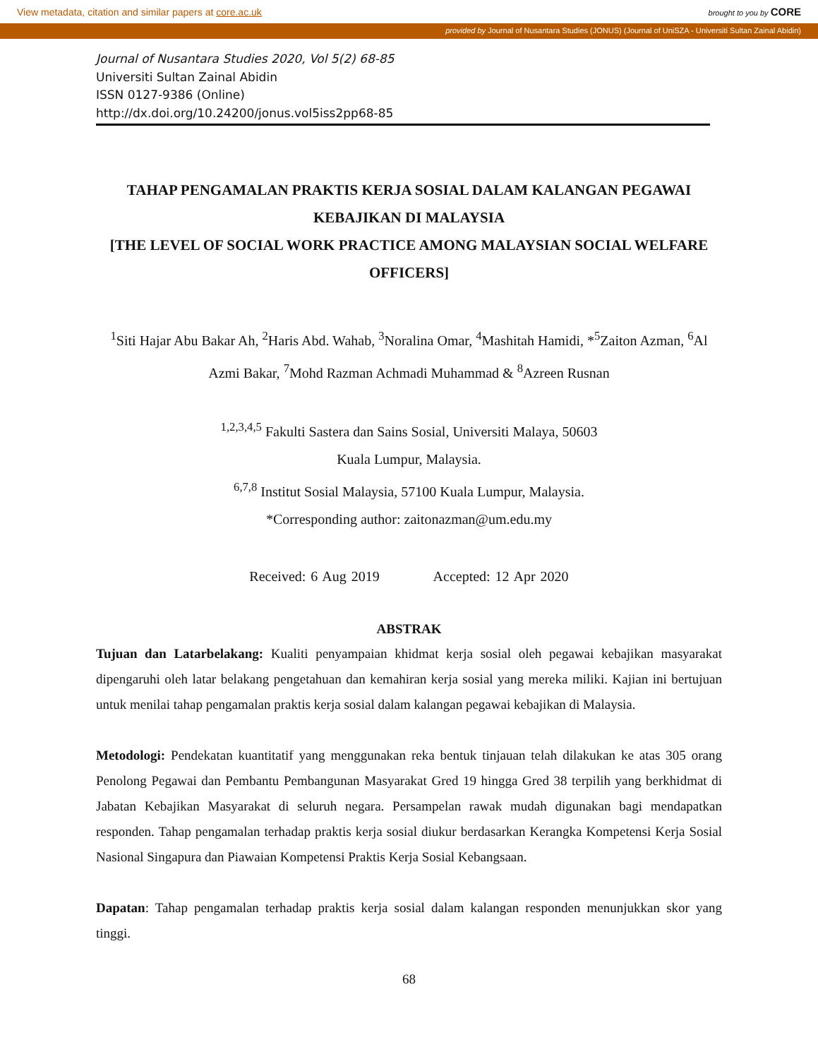View metadata, citation and similar papers at core.ac.uk brought to you by CORE
provided by Journal of Nusantara Studies (JONUS) (Journal of UniSZA - Universiti Sultan Zainal Abidin)
Journal of Nusantara Studies 2020, Vol 5(2) 68-85
Universiti Sultan Zainal Abidin
ISSN 0127-9386 (Online)
http://dx.doi.org/10.24200/jonus.vol5iss2pp68-85
TAHAP PENGAMALAN PRAKTIS KERJA SOSIAL DALAM KALANGAN PEGAWAI KEBAJIKAN DI MALAYSIA
[THE LEVEL OF SOCIAL WORK PRACTICE AMONG MALAYSIAN SOCIAL WELFARE OFFICERS]
<sup>1</sup> Siti Hajar Abu Bakar Ah, <sup>2</sup>Haris Abd. Wahab, <sup>3</sup>Noralina Omar, <sup>4</sup>Mashitah Hamidi, *<sup>5</sup>Zaiton Azman, <sup>6</sup>Al Azmi Bakar, <sup>7</sup>Mohd Razman Achmadi Muhammad & <sup>8</sup>Azreen Rusnan
<sup>1,2,3,4,5</sup> Fakulti Sastera dan Sains Sosial, Universiti Malaya, 50603
Kuala Lumpur, Malaysia.
<sup>6,7,8</sup> Institut Sosial Malaysia, 57100 Kuala Lumpur, Malaysia.
*Corresponding author: zaitonazman@um.edu.my
Received: 6 Aug 2019 Accepted: 12 Apr 2020
ABSTRAK
Tujuan dan Latarbelakang: Kualiti penyampaian khidmat kerja sosial oleh pegawai kebajikan masyarakat dipengaruhi oleh latar belakang pengetahuan dan kemahiran kerja sosial yang mereka miliki. Kajian ini bertujuan untuk menilai tahap pengamalan praktis kerja sosial dalam kalangan pegawai kebajikan di Malaysia.
Metodologi: Pendekatan kuantitatif yang menggunakan reka bentuk tinjauan telah dilakukan ke atas 305 orang Penolong Pegawai dan Pembantu Pembangunan Masyarakat Gred 19 hingga Gred 38 terpilih yang berkhidmat di Jabatan Kebajikan Masyarakat di seluruh negara. Persampelan rawak mudah digunakan bagi mendapatkan responden. Tahap pengamalan terhadap praktis kerja sosial diukur berdasarkan Kerangka Kompetensi Kerja Sosial Nasional Singapura dan Piawaian Kompetensi Praktis Kerja Sosial Kebangsaan.
Dapatan: Tahap pengamalan terhadap praktis kerja sosial dalam kalangan responden menunjukkan skor yang tinggi.
68